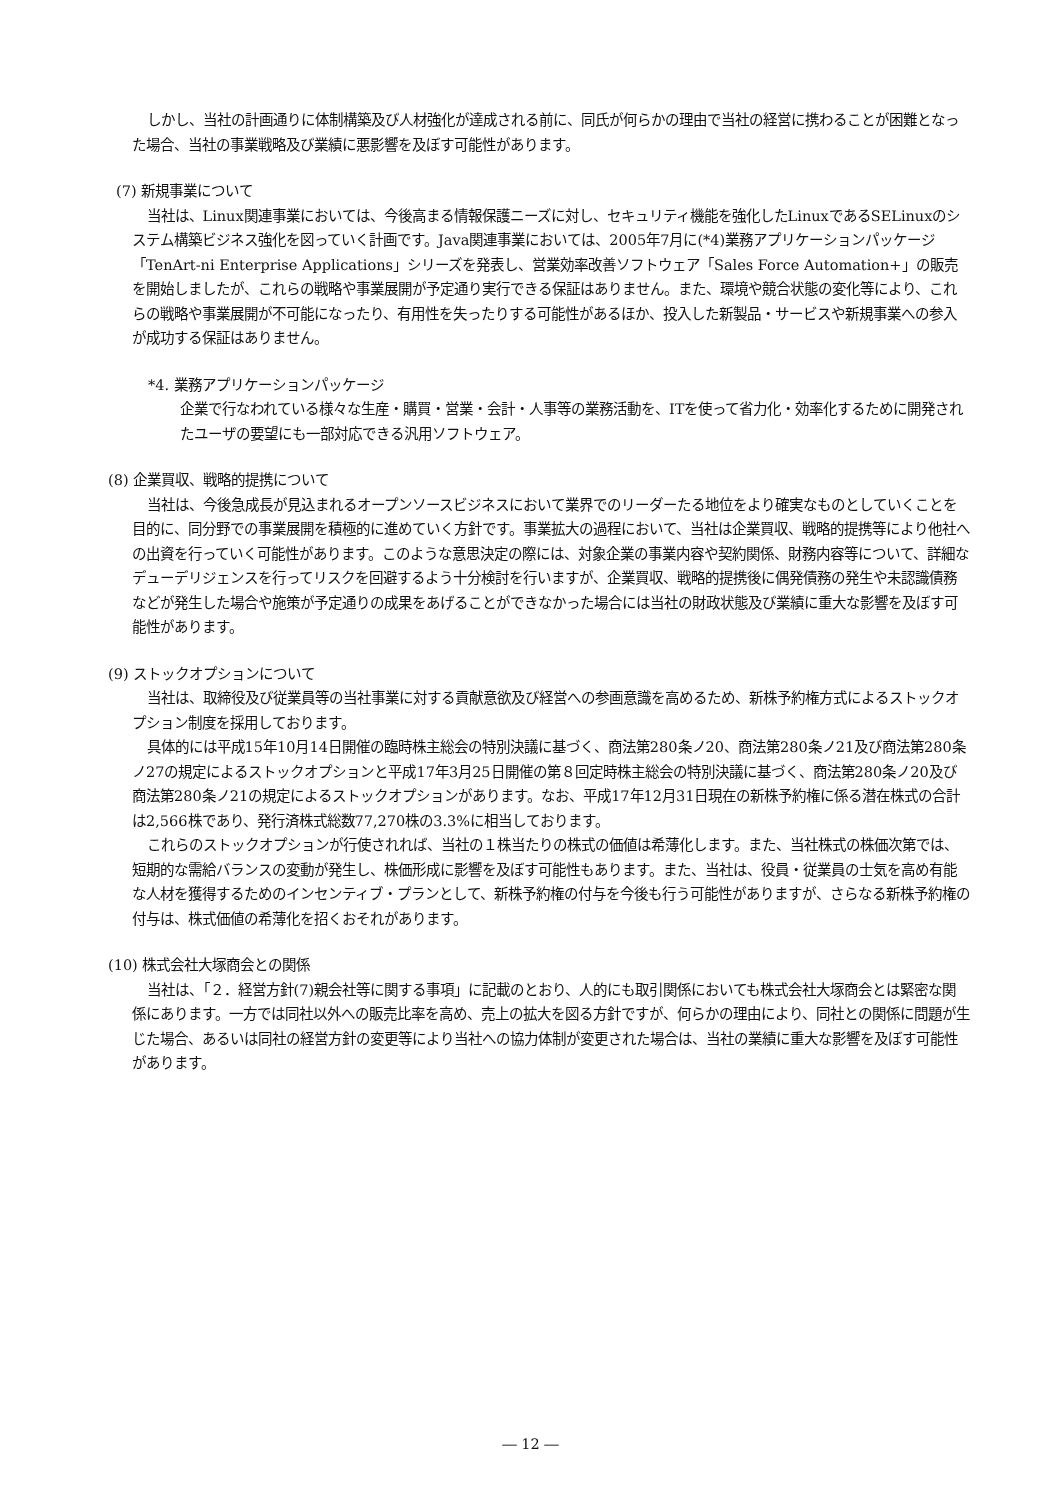しかし、当社の計画通りに体制構築及び人材強化が達成される前に、同氏が何らかの理由で当社の経営に携わることが困難となった場合、当社の事業戦略及び業績に悪影響を及ぼす可能性があります。
(7) 新規事業について
当社は、Linux関連事業においては、今後高まる情報保護ニーズに対し、セキュリティ機能を強化したLinuxであるSELinuxのシステム構築ビジネス強化を図っていく計画です。Java関連事業においては、2005年7月に(*4)業務アプリケーションパッケージ「TenArt-ni Enterprise Applications」シリーズを発表し、営業効率改善ソフトウェア「Sales Force Automation+」の販売を開始しましたが、これらの戦略や事業展開が予定通り実行できる保証はありません。また、環境や競合状態の変化等により、これらの戦略や事業展開が不可能になったり、有用性を失ったりする可能性があるほか、投入した新製品・サービスや新規事業への参入が成功する保証はありません。
*4. 業務アプリケーションパッケージ
企業で行なわれている様々な生産・購買・営業・会計・人事等の業務活動を、ITを使って省力化・効率化するために開発されたユーザの要望にも一部対応できる汎用ソフトウェア。
(8) 企業買収、戦略的提携について
当社は、今後急成長が見込まれるオープンソースビジネスにおいて業界でのリーダーたる地位をより確実なものとしていくことを目的に、同分野での事業展開を積極的に進めていく方針です。事業拡大の過程において、当社は企業買収、戦略的提携等により他社への出資を行っていく可能性があります。このような意思決定の際には、対象企業の事業内容や契約関係、財務内容等について、詳細なデューデリジェンスを行ってリスクを回避するよう十分検討を行いますが、企業買収、戦略的提携後に偶発債務の発生や未認識債務などが発生した場合や施策が予定通りの成果をあげることができなかった場合には当社の財政状態及び業績に重大な影響を及ぼす可能性があります。
(9) ストックオプションについて
当社は、取締役及び従業員等の当社事業に対する貢献意欲及び経営への参画意識を高めるため、新株予約権方式によるストックオプション制度を採用しております。
具体的には平成15年10月14日開催の臨時株主総会の特別決議に基づく、商法第280条ノ20、商法第280条ノ21及び商法第280条ノ27の規定によるストックオプションと平成17年3月25日開催の第８回定時株主総会の特別決議に基づく、商法第280条ノ20及び商法第280条ノ21の規定によるストックオプションがあります。なお、平成17年12月31日現在の新株予約権に係る潜在株式の合計は2,566株であり、発行済株式総数77,270株の3.3%に相当しております。
これらのストックオプションが行使されれば、当社の１株当たりの株式の価値は希薄化します。また、当社株式の株価次第では、短期的な需給バランスの変動が発生し、株価形成に影響を及ぼす可能性もあります。また、当社は、役員・従業員の士気を高め有能な人材を獲得するためのインセンティブ・プランとして、新株予約権の付与を今後も行う可能性がありますが、さらなる新株予約権の付与は、株式価値の希薄化を招くおそれがあります。
(10) 株式会社大塚商会との関係
当社は、「２．経営方針(7)親会社等に関する事項」に記載のとおり、人的にも取引関係においても株式会社大塚商会とは緊密な関係にあります。一方では同社以外への販売比率を高め、売上の拡大を図る方針ですが、何らかの理由により、同社との関係に問題が生じた場合、あるいは同社の経営方針の変更等により当社への協力体制が変更された場合は、当社の業績に重大な影響を及ぼす可能性があります。
― 12 ―